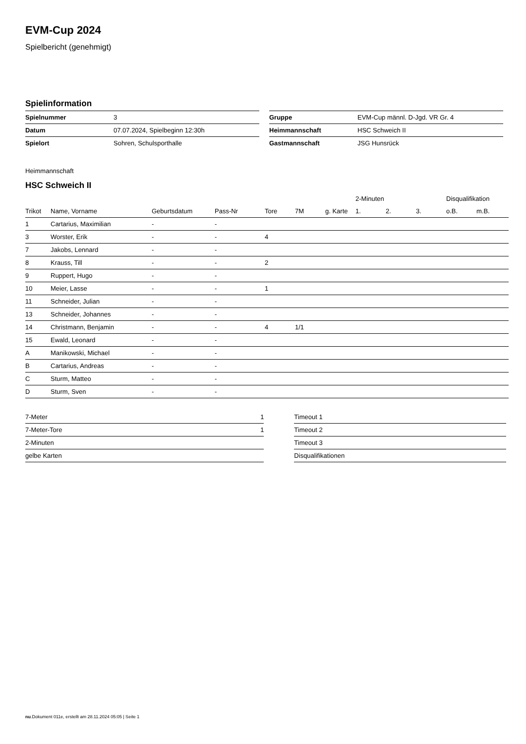EVM-Cup 2024
Spielbericht (genehmigt)
Spielinformation
| Spielnummer | 3 |
| Datum | 07.07.2024, Spielbeginn 12:30h |
| Spielort | Sohren, Schulsporthalle |
| Gruppe | EVM-Cup männl. D-Jgd. VR Gr. 4 |
| Heimmannschaft | HSC Schweich II |
| Gastmannschaft | JSG Hunsrück |
Heimmannschaft
HSC Schweich II
| | | | | | | | 2-Minuten | | | Disqualifikation | |
| --- | --- | --- | --- | --- | --- | --- | --- | --- | --- | --- | --- |
| Trikot | Name, Vorname | Geburtsdatum | Pass-Nr | Tore | 7M | g. Karte | 1. | 2. | 3. | o.B. | m.B. |
| 1 | Cartarius, Maximilian | - | - | | | | | | | | |
| 3 | Worster, Erik | - | - | 4 | | | | | | | |
| 7 | Jakobs, Lennard | - | - | | | | | | | | |
| 8 | Krauss, Till | - | - | 2 | | | | | | | |
| 9 | Ruppert, Hugo | - | - | | | | | | | | |
| 10 | Meier, Lasse | - | - | 1 | | | | | | | |
| 11 | Schneider, Julian | - | - | | | | | | | | |
| 13 | Schneider, Johannes | - | - | | | | | | | | |
| 14 | Christmann, Benjamin | - | - | 4 | 1/1 | | | | | | |
| 15 | Ewald, Leonard | - | - | | | | | | | | |
| A | Manikowski, Michael | - | - | | | | | | | | |
| B | Cartarius, Andreas | - | - | | | | | | | | |
| C | Sturm, Matteo | - | - | | | | | | | | |
| D | Sturm, Sven | - | - | | | | | | | | |
| 7-Meter | 1 |
| 7-Meter-Tore | 1 |
| 2-Minuten | |
| gelbe Karten | |
| Timeout 1 |
| Timeout 2 |
| Timeout 3 |
| Disqualifikationen |
nu.Dokument 011e, erstellt am 28.11.2024 05:05 | Seite 1